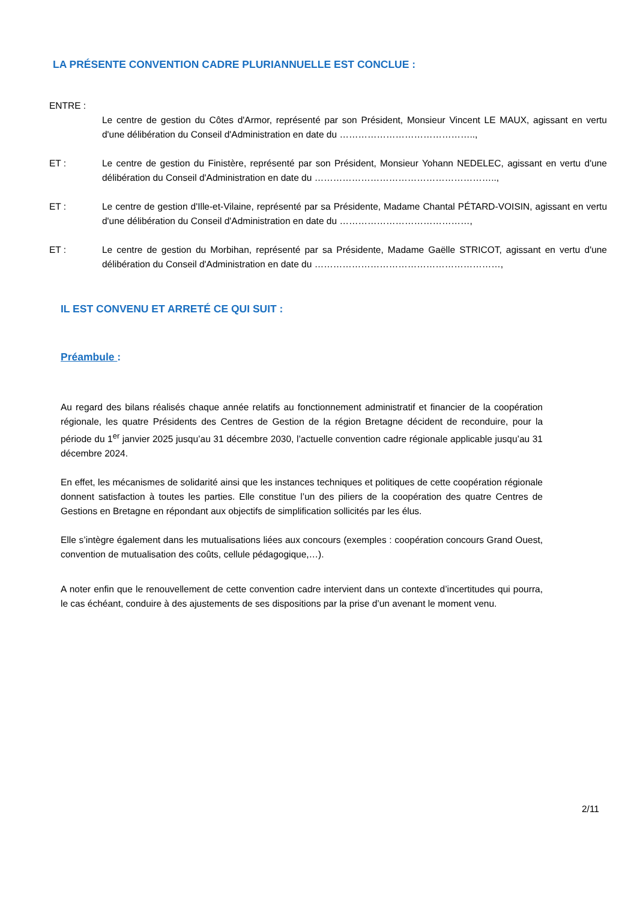LA PRÉSENTE CONVENTION CADRE PLURIANNUELLE EST CONCLUE :
ENTRE :
Le centre de gestion du Côtes d'Armor, représenté par son Président, Monsieur Vincent LE MAUX, agissant en vertu d'une délibération du Conseil d'Administration en date du ……………………………………..,
ET : Le centre de gestion du Finistère, représenté par son Président, Monsieur Yohann NEDELEC, agissant en vertu d'une délibération du Conseil d'Administration en date du …………………………………………………..,
ET : Le centre de gestion d'Ille-et-Vilaine, représenté par sa Présidente, Madame Chantal PÉTARD-VOISIN, agissant en vertu d'une délibération du Conseil d'Administration en date du ……………………………………,
ET : Le centre de gestion du Morbihan, représenté par sa Présidente, Madame Gaëlle STRICOT, agissant en vertu d'une délibération du Conseil d'Administration en date du ……………………………………………………,
IL EST CONVENU ET ARRETÉ CE QUI SUIT :
Préambule :
Au regard des bilans réalisés chaque année relatifs au fonctionnement administratif et financier de la coopération régionale, les quatre Présidents des Centres de Gestion de la région Bretagne décident de reconduire, pour la période du 1<sup>er</sup> janvier 2025 jusqu’au 31 décembre 2030, l’actuelle convention cadre régionale applicable jusqu’au 31 décembre 2024.
En effet, les mécanismes de solidarité ainsi que les instances techniques et politiques de cette coopération régionale donnent satisfaction à toutes les parties. Elle constitue l’un des piliers de la coopération des quatre Centres de Gestions en Bretagne en répondant aux objectifs de simplification sollicités par les élus.
Elle s’intègre également dans les mutualisations liées aux concours (exemples : coopération concours Grand Ouest, convention de mutualisation des coûts, cellule pédagogique,…).
A noter enfin que le renouvellement de cette convention cadre intervient dans un contexte d’incertitudes qui pourra, le cas échéant, conduire à des ajustements de ses dispositions par la prise d’un avenant le moment venu.
2/11